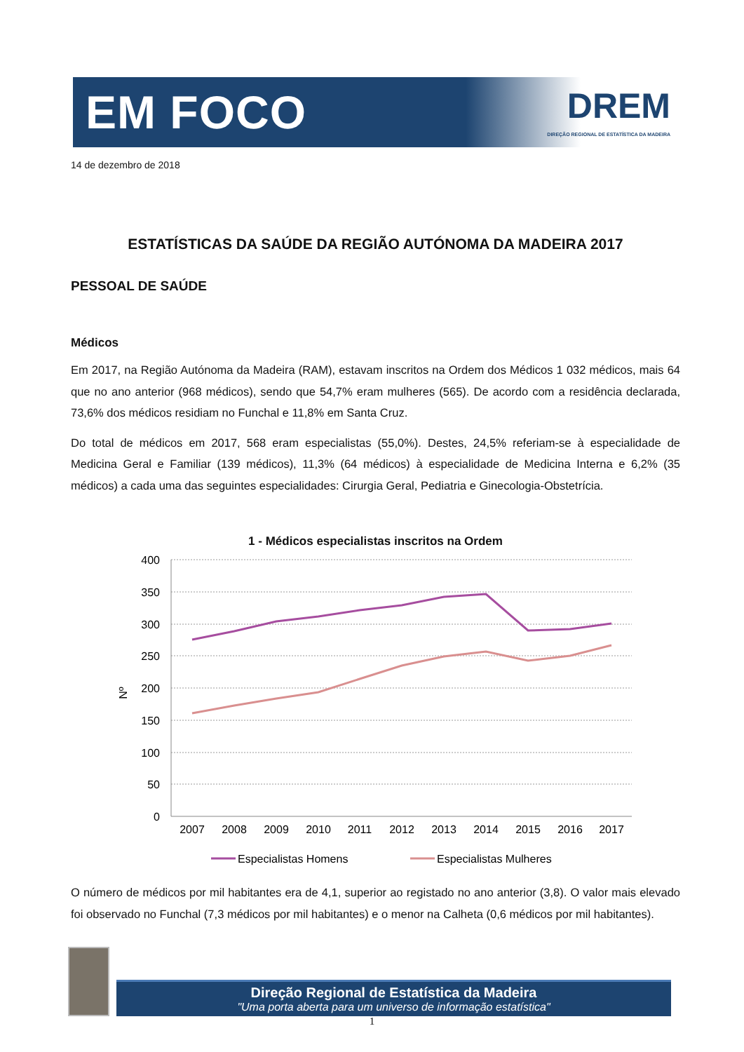EM FOCO
DREM
DIREÇÃO REGIONAL DE ESTATÍSTICA DA MADEIRA
14 de dezembro de 2018
ESTATÍSTICAS DA SAÚDE DA REGIÃO AUTÓNOMA DA MADEIRA 2017
PESSOAL DE SAÚDE
Médicos
Em 2017, na Região Autónoma da Madeira (RAM), estavam inscritos na Ordem dos Médicos 1 032 médicos, mais 64 que no ano anterior (968 médicos), sendo que 54,7% eram mulheres (565). De acordo com a residência declarada, 73,6% dos médicos residiam no Funchal e 11,8% em Santa Cruz.
Do total de médicos em 2017, 568 eram especialistas (55,0%). Destes, 24,5% referiam-se à especialidade de Medicina Geral e Familiar (139 médicos), 11,3% (64 médicos) à especialidade de Medicina Interna e 6,2% (35 médicos) a cada uma das seguintes especialidades: Cirurgia Geral, Pediatria e Ginecologia-Obstetrícia.
1 - Médicos especialistas inscritos na Ordem
400
350
300
250
200
150
100
50
0
Nº
2007
2008
2009
2010
2011
2012
2013
2014
2015
2016
2017
Especialistas Homens
Especialistas Mulheres
O número de médicos por mil habitantes era de 4,1, superior ao registado no ano anterior (3,8). O valor mais elevado foi observado no Funchal (7,3 médicos por mil habitantes) e o menor na Calheta (0,6 médicos por mil habitantes).
Direção Regional de Estatística da Madeira
"Uma porta aberta para um universo de informação estatística"
1